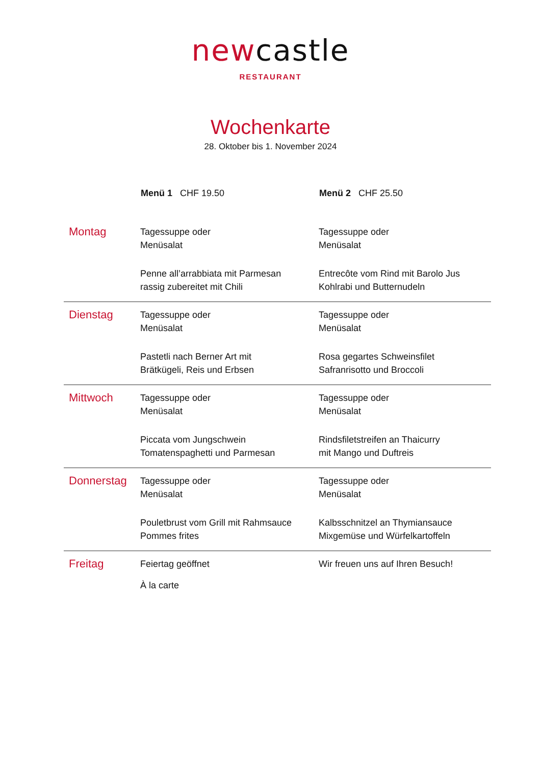newcastle
RESTAURANT
Wochenkarte
28. Oktober bis 1. November 2024
| | Menü 1 CHF 19.50 | Menü 2 CHF 25.50 |
| --- | --- | --- |
| Montag | Tagessuppe oder Menüsalat Penne all’arrabbiata mit Parmesan rassig zubereitet mit Chili | Tagessuppe oder Menüsalat Entrecôte vom Rind mit Barolo Jus Kohlrabi und Butternudeln |
| Dienstag | Tagessuppe oder Menüsalat Pastetli nach Berner Art mit Brätkügeli, Reis und Erbsen | Tagessuppe oder Menüsalat Rosa gegartes Schweinsfilet Safranrisotto und Broccoli |
| Mittwoch | Tagessuppe oder Menüsalat Piccata vom Jungschwein Tomatenspaghetti und Parmesan | Tagessuppe oder Menüsalat Rindsfiletstreifen an Thaicurry mit Mango und Duftreis |
| Donnerstag | Tagessuppe oder Menüsalat Pouletbrust vom Grill mit Rahmsauce Pommes frites | Tagessuppe oder Menüsalat Kalbsschnitzel an Thymiansauce Mixgemüse und Würfelkartoffeln |
| Freitag | Feiertag geöffnet À la carte | Wir freuen uns auf Ihren Besuch! |